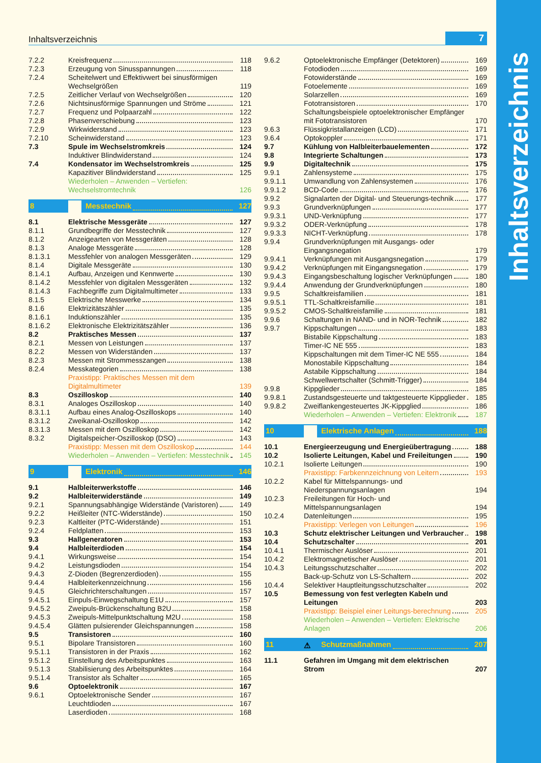Inhaltsverzeichnis
Inhaltsverzeichnis 7
| 7.2.2 | Kreisfrequenz | 118 |
| 7.2.3 | Erzeugung von Sinusspannungen | 118 |
| 7.2.4 | Scheitelwert und Effektivwert bei sinusförmigen Wechselgrößen | 119 |
| 7.2.5 | Zeitlicher Verlauf von Wechselgrößen | 120 |
| 7.2.6 | Nichtsinusförmige Spannungen und Ströme | 121 |
| 7.2.7 | Frequenz und Polpaarzahl | 122 |
| 7.2.8 | Phasenverschiebung | 123 |
| 7.2.9 | Wirkwiderstand | 123 |
| 7.2.10 | Scheinwiderstand | 123 |
| 7.3 | Spule im Wechselstromkreis | 124 |
| | Induktiver Blindwiderstand | 124 |
| 7.4 | Kondensator im Wechselstromkreis | 125 |
| | Kapazitiver Blindwiderstand | 125 |
| | Wiederholen – Anwenden – Vertiefen: Wechselstromtechnik | 126 |
| 8 | Messtechnik | 127 |
| 8.1 | Elektrische Messgeräte | 127 |
| 8.1.1 | Grundbegriffe der Messtechnik | 127 |
| 8.1.2 | Anzeigearten von Messgeräten | 128 |
| 8.1.3 | Analoge Messgeräte | 128 |
| 8.1.3.1 | Messfehler von analogen Messgeräten | 129 |
| 8.1.4 | Digitale Messgeräte | 130 |
| 8.1.4.1 | Aufbau, Anzeigen und Kennwerte | 130 |
| 8.1.4.2 | Messfehler von digitalen Messgeräten | 132 |
| 8.1.4.3 | Fachbegriffe zum Digitalmultimeter | 133 |
| 8.1.5 | Elektrische Messwerke | 134 |
| 8.1.6 | Elektrizitätszähler | 135 |
| 8.1.6.1 | Induktionszähler | 135 |
| 8.1.6.2 | Elektronische Elektrizitätszähler | 136 |
| 8.2 | Praktisches Messen | 137 |
| 8.2.1 | Messen von Leistungen | 137 |
| 8.2.2 | Messen von Widerständen | 137 |
| 8.2.3 | Messen mit Strommesszangen | 138 |
| 8.2.4 | Messkategorien | 138 |
| | Praxistipp: Praktisches Messen mit dem Digitalmultimeter | 139 |
| 8.3 | Oszilloskop | 140 |
| 8.3.1 | Analoges Oszilloskop | 140 |
| 8.3.1.1 | Aufbau eines Analog-Oszilloskops | 140 |
| 8.3.1.2 | Zweikanal-Oszilloskop | 142 |
| 8.3.1.3 | Messen mit dem Oszilloskop | 142 |
| 8.3.2 | Digitalspeicher-Oszilloskop (DSO) | 143 |
| | Praxistipp: Messen mit dem Oszilloskop | 144 |
| | Wiederholen – Anwenden – Vertiefen: Messtechnik | 145 |
| 9 | Elektronik | 146 |
| 9.1 | Halbleiterwerkstoffe | 146 |
| 9.2 | Halbleiterwiderstände | 149 |
| 9.2.1 | Spannungsabhängige Widerstände (Varistoren) | 149 |
| 9.2.2 | Heißleiter (NTC-Widerstände) | 150 |
| 9.2.3 | Kaltleiter (PTC-Widerstände) | 151 |
| 9.2.4 | Feldplatten | 153 |
| 9.3 | Hallgeneratoren | 153 |
| 9.4 | Halbleiterdioden | 154 |
| 9.4.1 | Wirkungsweise | 154 |
| 9.4.2 | Leistungsdioden | 154 |
| 9.4.3 | Z-Dioden (Begrenzerdioden) | 155 |
| 9.4.4 | Halbleiterkennzeichnung | 156 |
| 9.4.5 | Gleichrichterschaltungen | 157 |
| 9.4.5.1 | Einpuls-Einwegschaltung E1U | 157 |
| 9.4.5.2 | Zweipuls-Brückenschaltung B2U | 158 |
| 9.4.5.3 | Zweipuls-Mittelpunktschaltung M2U | 158 |
| 9.4.5.4 | Glätten pulsierender Gleichspannungen | 158 |
| 9.5 | Transistoren | 160 |
| 9.5.1 | Bipolare Transistoren | 160 |
| 9.5.1.1 | Transistoren in der Praxis | 162 |
| 9.5.1.2 | Einstellung des Arbeitspunktes | 163 |
| 9.5.1.3 | Stabilisierung des Arbeitspunktes | 164 |
| 9.5.1.4 | Transistor als Schalter | 165 |
| 9.6 | Optoelektronik | 167 |
| 9.6.1 | Optoelektronische Sender | 167 |
| | Leuchtdioden | 167 |
| | Laserdioden | 168 |
| 9.6.2 | Optoelektronische Empfänger (Detektoren) | 169 |
| | Fotodioden | 169 |
| | Fotowiderstände | 169 |
| | Fotoelemente | 169 |
| | Solarzellen | 169 |
| | Fototransistoren | 170 |
| | Schaltungsbeispiele optoelektronischer Empfänger mit Fototransistoren | 170 |
| 9.6.3 | Flüssigkristallanzeigen (LCD) | 171 |
| 9.6.4 | Optokoppler | 171 |
| 9.7 | Kühlung von Halbleiterbauelementen | 172 |
| 9.8 | Integrierte Schaltungen | 173 |
| 9.9 | Digitaltechnik | 175 |
| 9.9.1 | Zahlensysteme | 175 |
| 9.9.1.1 | Umwandlung von Zahlensystemen | 176 |
| 9.9.1.2 | BCD-Code | 176 |
| 9.9.2 | Signalarten der Digital- und Steuerungs-technik | 177 |
| 9.9.3 | Grundverknüpfungen | 177 |
| 9.9.3.1 | UND-Verknüpfung | 177 |
| 9.9.3.2 | ODER-Verknüpfung | 178 |
| 9.9.3.3 | NICHT-Verknüpfung | 178 |
| 9.9.4 | Grundverknüpfungen mit Ausgangs- oder Eingangsnegation | 179 |
| 9.9.4.1 | Verknüpfungen mit Ausgangsnegation | 179 |
| 9.9.4.2 | Verknüpfungen mit Eingangsnegation | 179 |
| 9.9.4.3 | Eingangsbeschaltung logischer Verknüpfungen | 180 |
| 9.9.4.4 | Anwendung der Grundverknüpfungen | 180 |
| 9.9.5 | Schaltkreisfamilien | 181 |
| 9.9.5.1 | TTL-Schaltkreisfamilie | 181 |
| 9.9.5.2 | CMOS-Schaltkreisfamilie | 181 |
| 9.9.6 | Schaltungen in NAND- und in NOR-Technik | 182 |
| 9.9.7 | Kippschaltungen | 183 |
| | Bistabile Kippschaltung | 183 |
| | Timer-IC NE 555 | 183 |
| | Kippschaltungen mit dem Timer-IC NE 555 | 184 |
| | Monostabile Kippschaltung | 184 |
| | Astabile Kippschaltung | 184 |
| | Schwellwertschalter (Schmitt-Trigger) | 184 |
| 9.9.8 | Kippglieder | 185 |
| 9.9.8.1 | Zustandsgesteuerte und taktgesteuerte Kippglieder | 185 |
| 9.9.8.2 | Zweiflankengesteuertes JK-Kippglied | 186 |
| | Wiederholen – Anwenden – Vertiefen: Elektronik | 187 |
| 10 | Elektrische Anlagen | 188 |
| 10.1 | Energieerzeugung und Energieübertragung | 188 |
| 10.2 | Isolierte Leitungen, Kabel und Freileitungen | 190 |
| 10.2.1 | Isolierte Leitungen | 190 |
| | Praxistipp: Farbkennzeichnung von Leitern | 193 |
| 10.2.2 | Kabel für Mittelspannungs- und Niederspannungsanlagen | 194 |
| 10.2.3 | Freileitungen für Hoch- und Mittelspannungsanlagen | 194 |
| 10.2.4 | Datenleitungen | 195 |
| | Praxistipp: Verlegen von Leitungen | 196 |
| 10.3 | Schutz elektrischer Leitungen und Verbraucher | 198 |
| 10.4 | Schutzschalter | 201 |
| 10.4.1 | Thermischer Auslöser | 201 |
| 10.4.2 | Elektromagnetischer Auslöser | 201 |
| 10.4.3 | Leitungsschutzschalter | 202 |
| | Back-up-Schutz von LS-Schaltern | 202 |
| 10.4.4 | Selektiver Hauptleitungsschutzschalter | 202 |
| 10.5 | Bemessung von fest verlegten Kabeln und Leitungen | 203 |
| | Praxistipp: Beispiel einer Leitungs-berechnung | 205 |
| | Wiederholen – Anwenden – Vertiefen: Elektrische Anlagen | 206 |
| 11 | ⚠ Schutzmaßnahmen | 207 |
| 11.1 | Gefahren im Umgang mit dem elektrischen Strom | 207 |